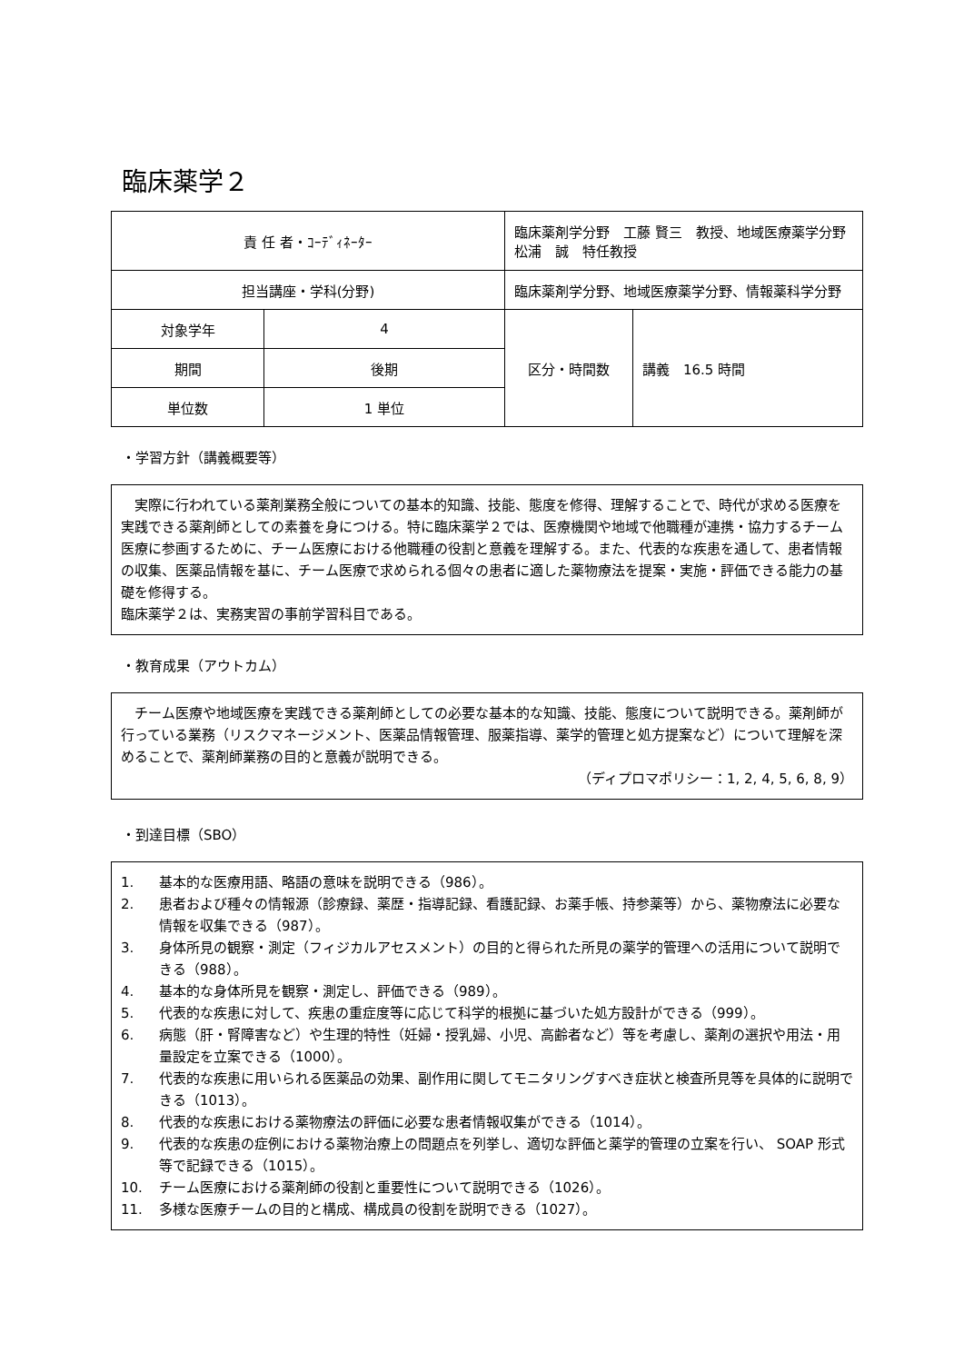臨床薬学２
| 責 任 者・ｺｰﾃﾞｨﾈｰﾀｰ | | 臨床薬剤学分野 工藤 賢三 教授、地域医療薬学分野 松浦 誠 特任教授 | |
| 担当講座・学科(分野) | | 臨床薬剤学分野、地域医療薬学分野、情報薬科学分野 | |
| 対象学年 | 4 | 区分・時間数 | 講義 16.5 時間 |
| 期間 | 後期 | | |
| 単位数 | 1 単位 | | |
・学習方針（講義概要等）
　実際に行われている薬剤業務全般についての基本的知識、技能、態度を修得、理解することで、時代が求める医療を実践できる薬剤師としての素養を身につける。特に臨床薬学２では、医療機関や地域で他職種が連携・協力するチーム医療に参画するために、チーム医療における他職種の役割と意義を理解する。また、代表的な疾患を通して、患者情報の収集、医薬品情報を基に、チーム医療で求められる個々の患者に適した薬物療法を提案・実施・評価できる能力の基礎を修得する。
臨床薬学２は、実務実習の事前学習科目である。
・教育成果（アウトカム）
　チーム医療や地域医療を実践できる薬剤師としての必要な基本的な知識、技能、態度について説明できる。薬剤師が行っている業務（リスクマネージメント、医薬品情報管理、服薬指導、薬学的管理と処方提案など）について理解を深めることで、薬剤師業務の目的と意義が説明できる。
（ディプロマポリシー：1, 2, 4, 5, 6, 8, 9）
・到達目標（SBO）
1. 基本的な医療用語、略語の意味を説明できる（986）。
2. 患者および種々の情報源（診療録、薬歴・指導記録、看護記録、お薬手帳、持参薬等）から、薬物療法に必要な情報を収集できる（987）。
3. 身体所見の観察・測定（フィジカルアセスメント）の目的と得られた所見の薬学的管理への活用について説明できる（988）。
4. 基本的な身体所見を観察・測定し、評価できる（989）。
5. 代表的な疾患に対して、疾患の重症度等に応じて科学的根拠に基づいた処方設計ができる（999）。
6. 病態（肝・腎障害など）や生理的特性（妊婦・授乳婦、小児、高齢者など）等を考慮し、薬剤の選択や用法・用量設定を立案できる（1000）。
7. 代表的な疾患に用いられる医薬品の効果、副作用に関してモニタリングすべき症状と検査所見等を具体的に説明できる（1013）。
8. 代表的な疾患における薬物療法の評価に必要な患者情報収集ができる（1014）。
9. 代表的な疾患の症例における薬物治療上の問題点を列挙し、適切な評価と薬学的管理の立案を行い、 SOAP 形式等で記録できる（1015）。
10. チーム医療における薬剤師の役割と重要性について説明できる（1026）。
11. 多様な医療チームの目的と構成、構成員の役割を説明できる（1027）。